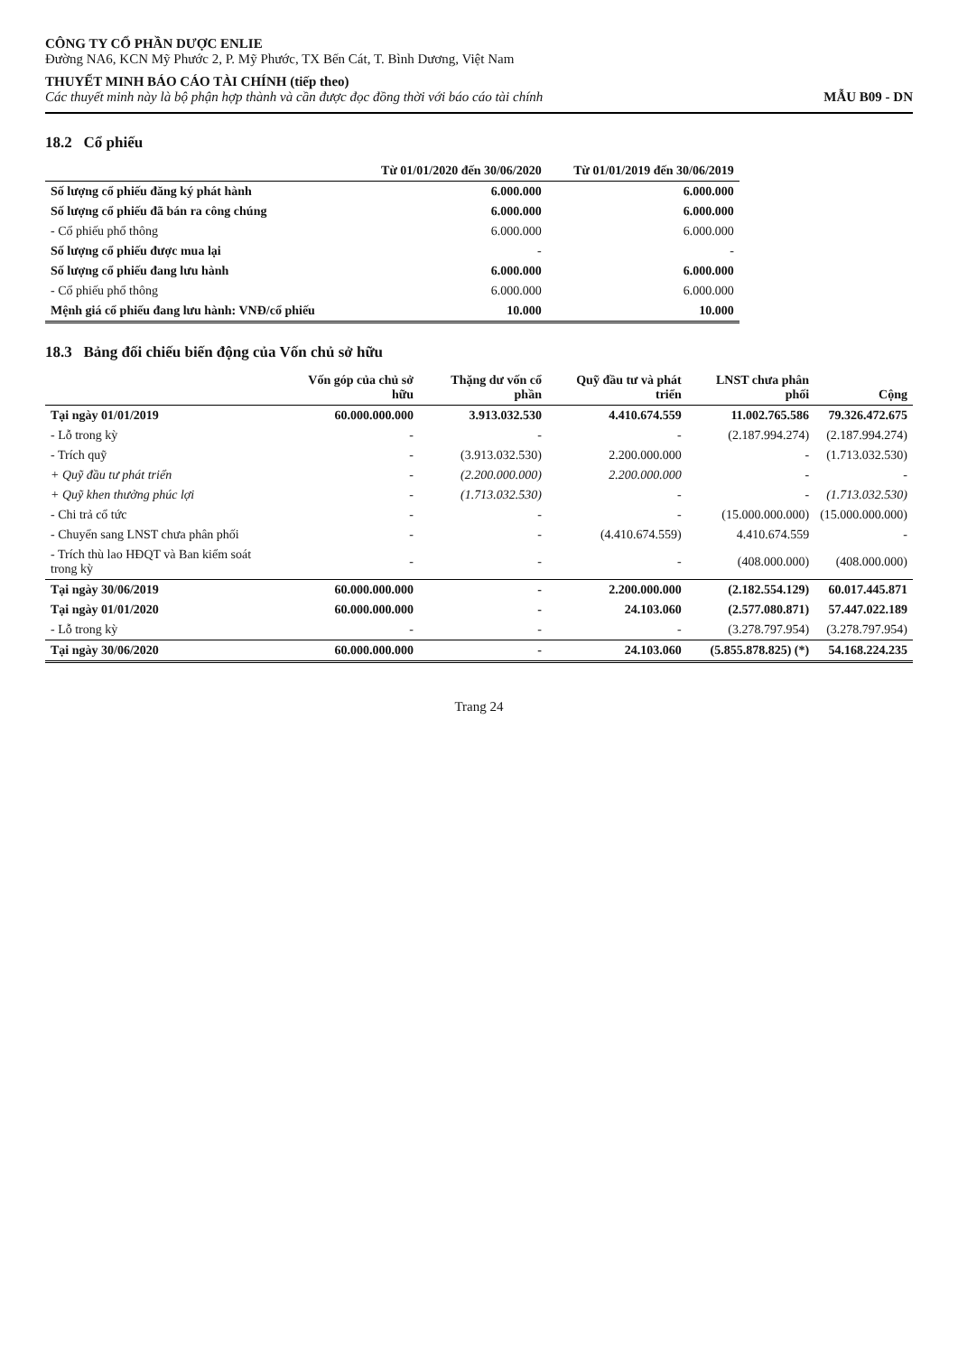CÔNG TY CỔ PHẦN DƯỢC ENLIE
Đường NA6, KCN Mỹ Phước 2, P. Mỹ Phước, TX Bến Cát, T. Bình Dương, Việt Nam
THUYẾT MINH BÁO CÁO TÀI CHÍNH (tiếp theo)
Các thuyết minh này là bộ phận hợp thành và cần được đọc đồng thời với báo cáo tài chính
MẪU B09 - DN
18.2 Cổ phiếu
| | Từ 01/01/2020 đến 30/06/2020 | Từ 01/01/2019 đến 30/06/2019 |
| --- | --- | --- |
| Số lượng cổ phiếu đăng ký phát hành | 6.000.000 | 6.000.000 |
| Số lượng cổ phiếu đã bán ra công chúng | 6.000.000 | 6.000.000 |
| - Cổ phiếu phổ thông | 6.000.000 | 6.000.000 |
| Số lượng cổ phiếu được mua lại | - | - |
| Số lượng cổ phiếu đang lưu hành | 6.000.000 | 6.000.000 |
| - Cổ phiếu phổ thông | 6.000.000 | 6.000.000 |
| Mệnh giá cổ phiếu đang lưu hành: VNĐ/cổ phiếu | 10.000 | 10.000 |
18.3 Bảng đối chiếu biến động của Vốn chủ sở hữu
| | Vốn góp của chủ sở hữu | Thặng dư vốn cổ phần | Quỹ đầu tư và phát triển | LNST chưa phân phối | Cộng |
| --- | --- | --- | --- | --- | --- |
| Tại ngày 01/01/2019 | 60.000.000.000 | 3.913.032.530 | 4.410.674.559 | 11.002.765.586 | 79.326.472.675 |
| - Lỗ trong kỳ | - | - | - | (2.187.994.274) | (2.187.994.274) |
| - Trích quỹ | - | (3.913.032.530) | 2.200.000.000 | - | (1.713.032.530) |
| + Quỹ đầu tư phát triển | - | (2.200.000.000) | 2.200.000.000 | - | - |
| + Quỹ khen thưởng phúc lợi | - | (1.713.032.530) | - | - | (1.713.032.530) |
| - Chi trả cổ tức | - | - | - | (15.000.000.000) | (15.000.000.000) |
| - Chuyển sang LNST chưa phân phối | - | - | (4.410.674.559) | 4.410.674.559 | - |
| - Trích thù lao HĐQT và Ban kiểm soát trong kỳ | - | - | - | (408.000.000) | (408.000.000) |
| Tại ngày 30/06/2019 | 60.000.000.000 | - | 2.200.000.000 | (2.182.554.129) | 60.017.445.871 |
| Tại ngày 01/01/2020 | 60.000.000.000 | - | 24.103.060 | (2.577.080.871) | 57.447.022.189 |
| - Lỗ trong kỳ | - | - | - | (3.278.797.954) | (3.278.797.954) |
| Tại ngày 30/06/2020 | 60.000.000.000 | - | 24.103.060 | (5.855.878.825) (*) | 54.168.224.235 |
Trang 24